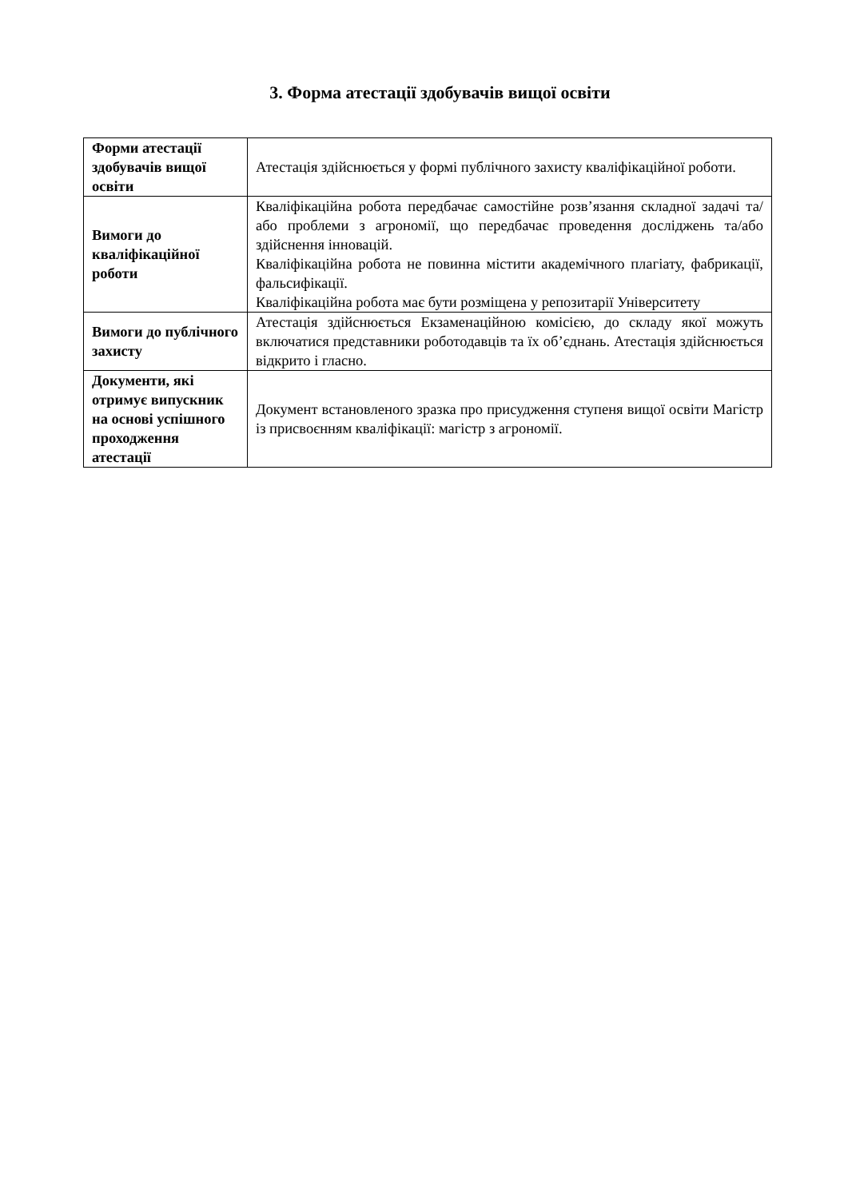3. Форма атестації здобувачів вищої освіти
| Форми атестації здобувачів вищої освіти | Атестація здійснюється у формі публічного захисту кваліфікаційної роботи. |
| Вимоги до кваліфікаційної роботи | Кваліфікаційна робота передбачає самостійне розв’язання складної задачі та/або проблеми з агрономії, що передбачає проведення досліджень та/або здійснення інновацій. Кваліфікаційна робота не повинна містити академічного плагіату, фабрикації, фальсифікації. Кваліфікаційна робота має бути розміщена у репозитарії Університету |
| Вимоги до публічного захисту | Атестація здійснюється Екзаменаційною комісією, до складу якої можуть включатися представники роботодавців та їх об’єднань. Атестація здійснюється відкрито і гласно. |
| Документи, які отримує випускник на основі успішного проходження атестації | Документ встановленого зразка про присудження ступеня вищої освіти Магістр із присвоєнням кваліфікації: магістр з агрономії. |